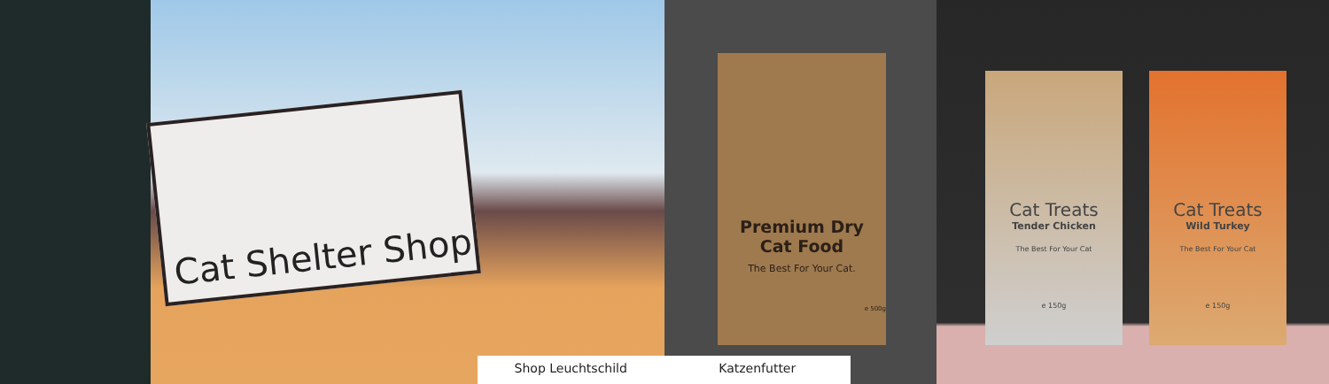Cat Shelter Shop
Premium Dry
Cat Food
The Best For Your Cat.
e 500g
Cat Treats
Tender Chicken
The Best For Your Cat
e 150g
Cat Treats
Wild Turkey
The Best For Your Cat
e 150g
Shop Leuchtschild Katzenfutter